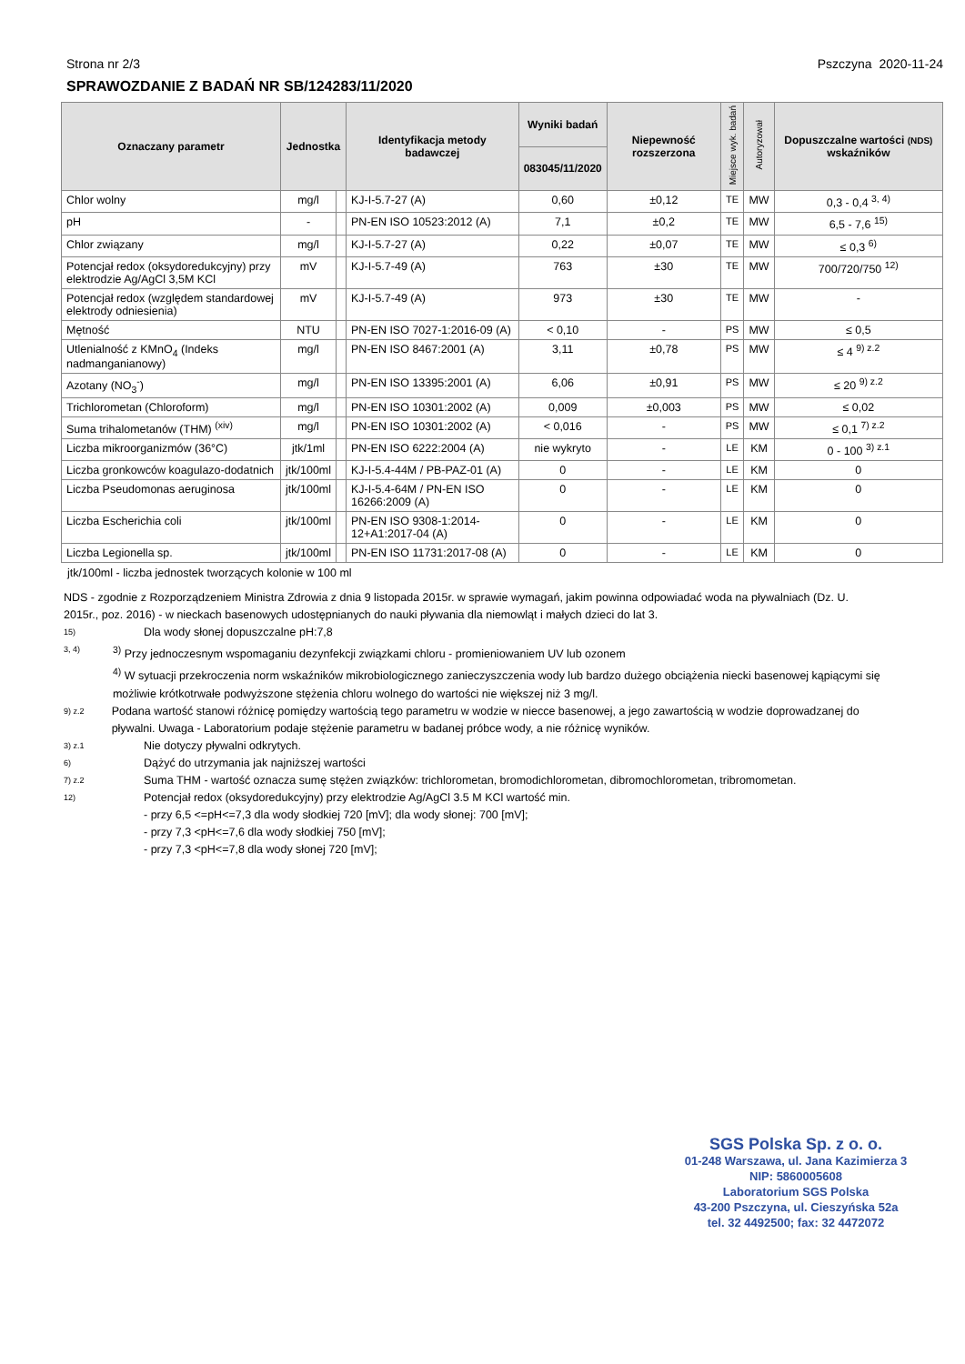Strona nr 2/3 Pszczyna 2020-11-24
SPRAWOZDANIE Z BADAŃ NR SB/124283/11/2020
| Oznaczany parametr | Jednostka | | Identyfikacja metody badawczej | Wyniki badań | Niepewność rozszerzona | Miejsce wyk. badań | Autoryzował | Dopuszczalne wartości (NDS) wskaźników |
| --- | --- | --- | --- | --- | --- | --- | --- | --- |
| | | | | 083045/11/2020 | | | | |
| Chlor wolny | mg/l | | KJ-I-5.7-27 (A) | 0,60 | ±0,12 | TE | MW | 0,3 - 0,4 <sup>3, 4)</sup> |
| pH | - | | PN-EN ISO 10523:2012 (A) | 7,1 | ±0,2 | TE | MW | 6,5 - 7,6 <sup>15)</sup> |
| Chlor związany | mg/l | | KJ-I-5.7-27 (A) | 0,22 | ±0,07 | TE | MW | ≤ 0,3 <sup>6)</sup> |
| Potencjał redox (oksydoredukcyjny) przy elektrodzie Ag/AgCl 3,5M KCl | mV | | KJ-I-5.7-49 (A) | 763 | ±30 | TE | MW | 700/720/750 <sup>12)</sup> |
| Potencjał redox (względem standardowej elektrody odniesienia) | mV | | KJ-I-5.7-49 (A) | 973 | ±30 | TE | MW | - |
| Mętność | NTU | | PN-EN ISO 7027-1:2016-09 (A) | < 0,10 | - | PS | MW | ≤ 0,5 |
| Utlenialność z KMnO<sub>4</sub> (Indeks nadmanganianowy) | mg/l | | PN-EN ISO 8467:2001 (A) | 3,11 | ±0,78 | PS | MW | ≤ 4 <sup>9) z.2</sup> |
| Azotany (NO<sub>3</sub><sup>-</sup>) | mg/l | | PN-EN ISO 13395:2001 (A) | 6,06 | ±0,91 | PS | MW | ≤ 20 <sup>9) z.2</sup> |
| Trichlorometan (Chloroform) | mg/l | | PN-EN ISO 10301:2002 (A) | 0,009 | ±0,003 | PS | MW | ≤ 0,02 |
| Suma trihalometanów (THM) <sup>(xiv)</sup> | mg/l | | PN-EN ISO 10301:2002 (A) | < 0,016 | - | PS | MW | ≤ 0,1 <sup>7) z.2</sup> |
| Liczba mikroorganizmów (36°C) | jtk/1ml | | PN-EN ISO 6222:2004 (A) | nie wykryto | - | LE | KM | 0 - 100 <sup>3) z.1</sup> |
| Liczba gronkowców koagulazo-dodatnich | jtk/100ml | | KJ-I-5.4-44M / PB-PAZ-01 (A) | 0 | - | LE | KM | 0 |
| Liczba Pseudomonas aeruginosa | jtk/100ml | | KJ-I-5.4-64M / PN-EN ISO 16266:2009 (A) | 0 | - | LE | KM | 0 |
| Liczba Escherichia coli | jtk/100ml | | PN-EN ISO 9308-1:2014-12+A1:2017-04 (A) | 0 | - | LE | KM | 0 |
| Liczba Legionella sp. | jtk/100ml | | PN-EN ISO 11731:2017-08 (A) | 0 | - | LE | KM | 0 |
jtk/100ml - liczba jednostek tworzących kolonie w 100 ml
NDS - zgodnie z Rozporządzeniem Ministra Zdrowia z dnia 9 listopada 2015r. w sprawie wymagań, jakim powinna odpowiadać woda na pływalniach (Dz. U. 2015r., poz. 2016) - w nieckach basenowych udostępnianych do nauki pływania dla niemowląt i małych dzieci do lat 3.
15) Dla wody słonej dopuszczalne pH:7,8
3, 4) <sup>3)</sup> Przy jednoczesnym wspomaganiu dezynfekcji związkami chloru - promieniowaniem UV lub ozonem
<sup>4)</sup> W sytuacji przekroczenia norm wskaźników mikrobiologicznego zanieczyszczenia wody lub bardzo dużego obciążenia niecki basenowej kąpiącymi się możliwie krótkotrwałe podwyższone stężenia chloru wolnego do wartości nie większej niż 3 mg/l.
9) z.2 Podana wartość stanowi różnicę pomiędzy wartością tego parametru w wodzie w niecce basenowej, a jego zawartością w wodzie doprowadzanej do pływalni. Uwaga - Laboratorium podaje stężenie parametru w badanej próbce wody, a nie różnicę wyników.
3) z.1 Nie dotyczy pływalni odkrytych.
6) Dążyć do utrzymania jak najniższej wartości
7) z.2 Suma THM - wartość oznacza sumę stężen związków: trichlorometan, bromodichlorometan, dibromochlorometan, tribromometan.
12) Potencjał redox (oksydoredukcyjny) przy elektrodzie Ag/AgCl 3.5 M KCl wartość min.
- przy 6,5 <=pH<=7,3 dla wody słodkiej 720 [mV]; dla wody słonej: 700 [mV];
- przy 7,3 <pH<=7,6 dla wody słodkiej 750 [mV];
- przy 7,3 <pH<=7,8 dla wody słonej 720 [mV];
SGS Polska Sp. z o. o.
01-248 Warszawa, ul. Jana Kazimierza 3
NIP: 5860005608
Laboratorium SGS Polska
43-200 Pszczyna, ul. Cieszyńska 52a
tel. 32 4492500; fax: 32 4472072